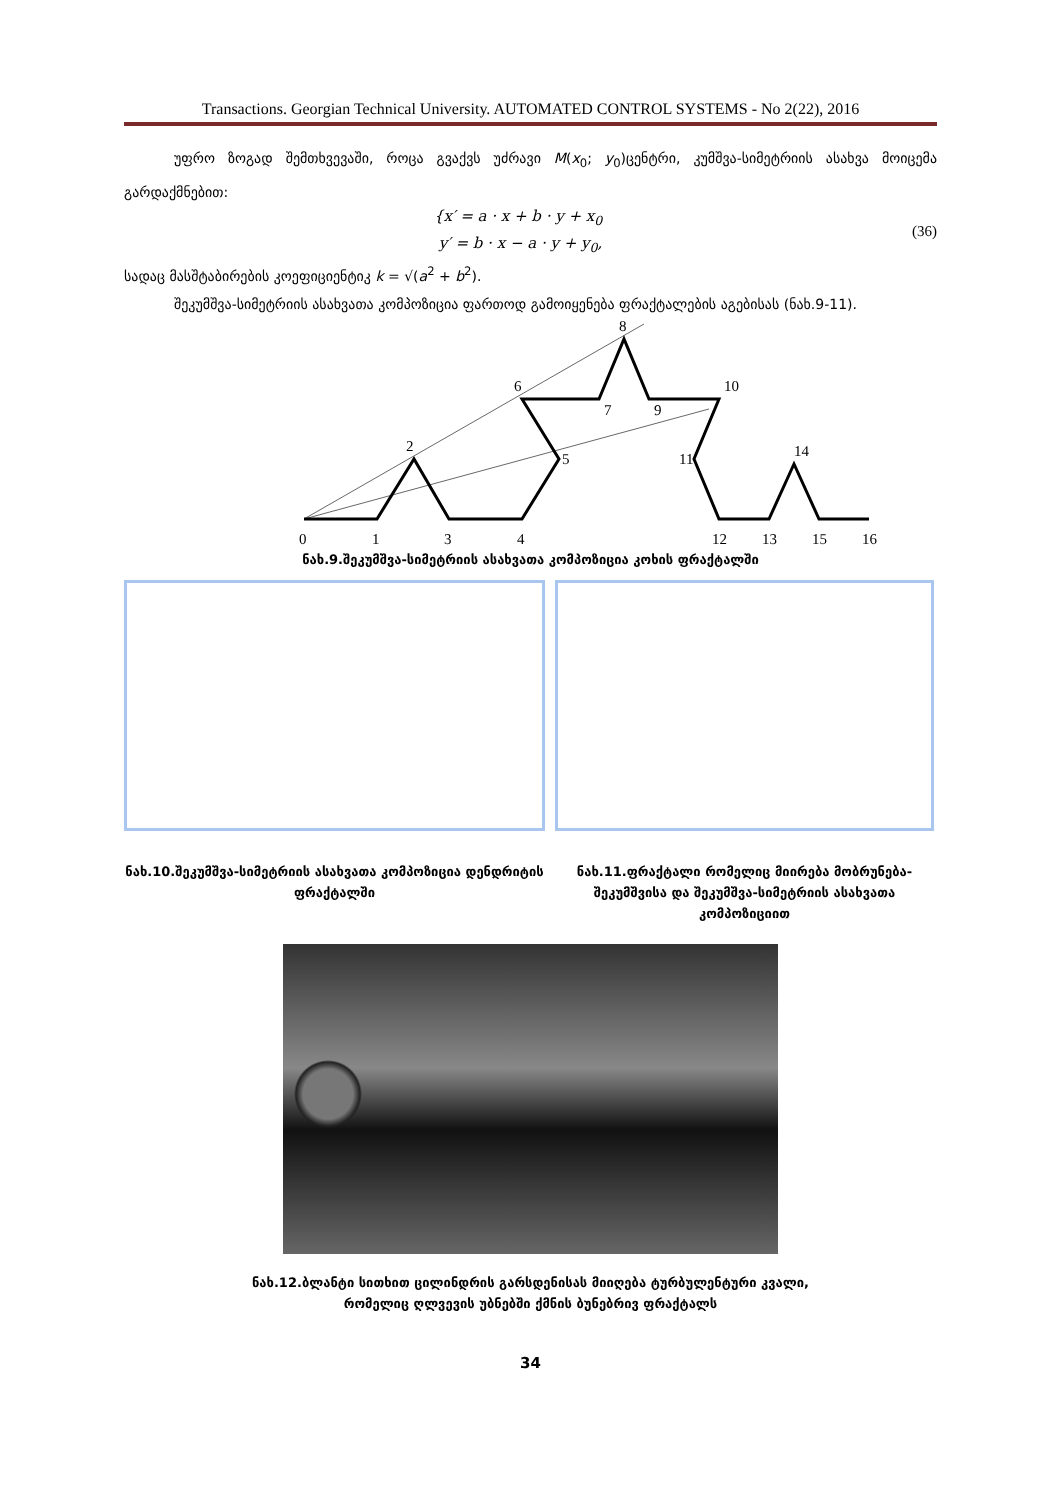Transactions. Georgian Technical University. AUTOMATED CONTROL SYSTEMS - No 2(22), 2016
უფრო ზოგად შემთხვევაში, როცა გვაქვს უძრავი M(x<sub>0</sub>; y<sub>0</sub>)ცენტრი, კუმშვა-სიმეტრიის ასახვა მოიცემა გარდაქმნებით:
{x′ = a · x + b · y + x<sub>0</sub>
y′ = b · x − a · y + y<sub>0</sub>,
(36)
სადაც მასშტაბირების კოეფიციენტიკ k = √(a<sup>2</sup> + b<sup>2</sup>).
შეკუმშვა-სიმეტრიის ასახვათა კომპოზიცია ფართოდ გამოიყენება ფრაქტალების აგებისას (ნახ.9-11).
0
1
3
4
12
13
15
16
2
6
8
10
14
7
9
5
11
ნახ.9.შეკუმშვა-სიმეტრიის ასახვათა კომპოზიცია კოხის ფრაქტალში
ნახ.10.შეკუმშვა-სიმეტრიის ასახვათა კომპოზიცია დენდრიტის ფრაქტალში
ნახ.11.ფრაქტალი რომელიც მიირება მობრუნება-შეკუმშვისა და შეკუმშვა-სიმეტრიის ასახვათა კომპოზიციით
ნახ.12.ბლანტი სითხით ცილინდრის გარსდენისას მიიღება ტურბულენტური კვალი,
რომელიც ღლვევის უბნებში ქმნის ბუნებრივ ფრაქტალს
34